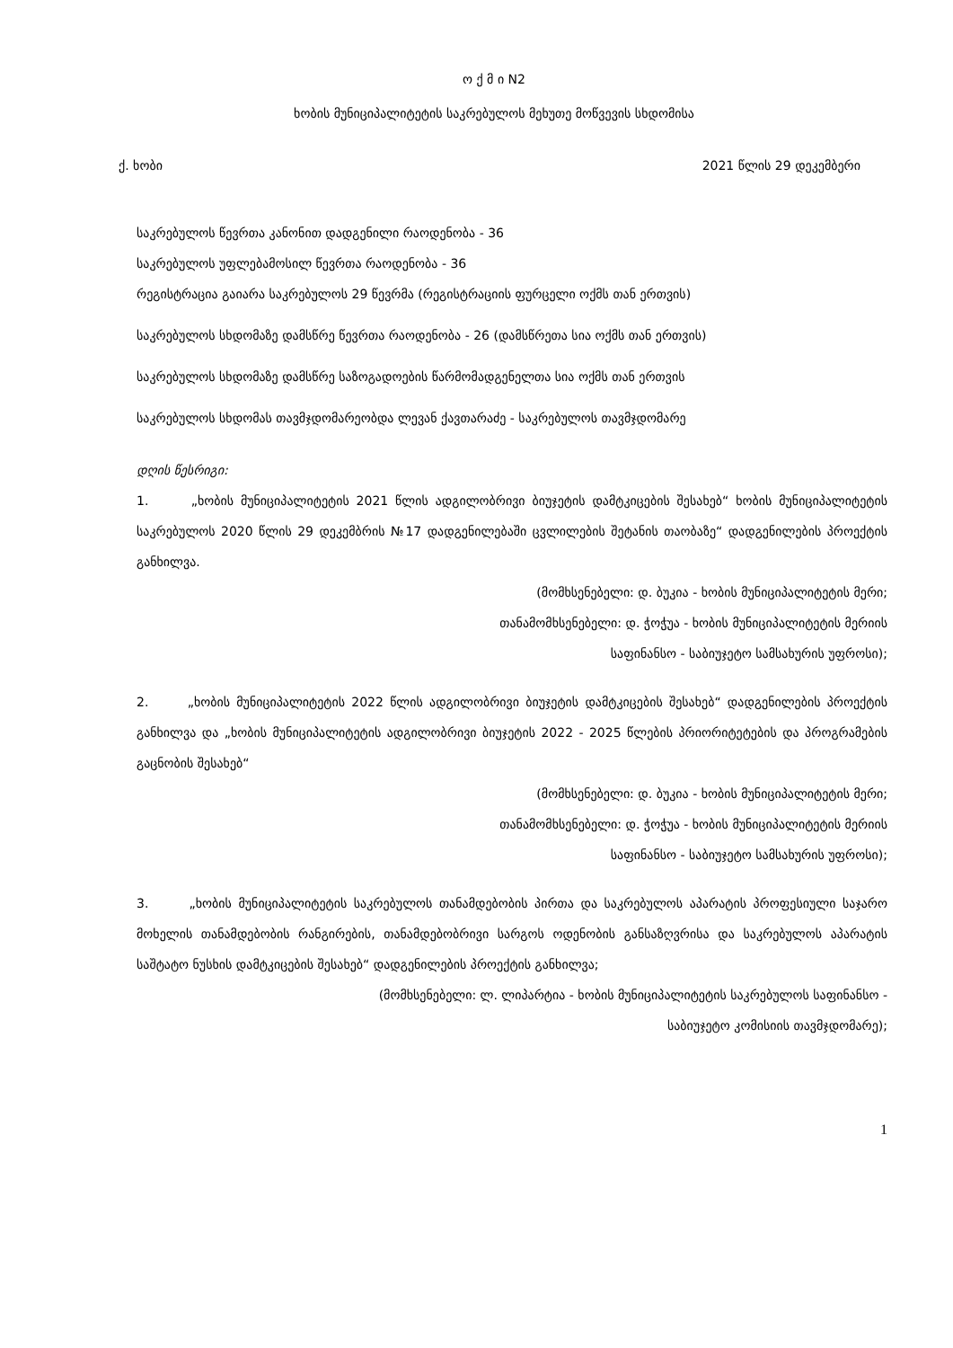ო ქ მ ი N2
ხობის მუნიციპალიტეტის საკრებულოს მეხუთე მოწვევის სხდომისა
ქ. ხობი 2021 წლის 29 დეკემბერი
საკრებულოს წევრთა კანონით დადგენილი რაოდენობა - 36
საკრებულოს უფლებამოსილ წევრთა რაოდენობა - 36
რეგისტრაცია გაიარა საკრებულოს 29 წევრმა (რეგისტრაციის ფურცელი ოქმს თან ერთვის)
საკრებულოს სხდომაზე დამსწრე წევრთა რაოდენობა - 26 (დამსწრეთა სია ოქმს თან ერთვის)
საკრებულოს სხდომაზე დამსწრე საზოგადოების წარმომადგენელთა სია ოქმს თან ერთვის
საკრებულოს სხდომას თავმჯდომარეობდა ლევან ქავთარაძე - საკრებულოს თავმჯდომარე
დღის წესრიგი:
1. „ხობის მუნიციპალიტეტის 2021 წლის ადგილობრივი ბიუჯეტის დამტკიცების შესახებ“ ხობის მუნიციპალიტეტის საკრებულოს 2020 წლის 29 დეკემბრის №17 დადგენილებაში ცვლილების შეტანის თაობაზე“ დადგენილების პროექტის განხილვა.
(მომხსენებელი: დ. ბუკია - ხობის მუნიციპალიტეტის მერი;
თანამომხსენებელი: დ. ჭოჭუა - ხობის მუნიციპალიტეტის მერიის
საფინანსო - საბიუჯეტო სამსახურის უფროსი);
2. „ხობის მუნიციპალიტეტის 2022 წლის ადგილობრივი ბიუჯეტის დამტკიცების შესახებ“ დადგენილების პროექტის განხილვა და „ხობის მუნიციპალიტეტის ადგილობრივი ბიუჯეტის 2022 - 2025 წლების პრიორიტეტების და პროგრამების გაცნობის შესახებ“
(მომხსენებელი: დ. ბუკია - ხობის მუნიციპალიტეტის მერი;
თანამომხსენებელი: დ. ჭოჭუა - ხობის მუნიციპალიტეტის მერიის
საფინანსო - საბიუჯეტო სამსახურის უფროსი);
3. „ხობის მუნიციპალიტეტის საკრებულოს თანამდებობის პირთა და საკრებულოს აპარატის პროფესიული საჯარო მოხელის თანამდებობის რანგირების, თანამდებობრივი სარგოს ოდენობის განსაზღვრისა და საკრებულოს აპარატის საშტატო ნუსხის დამტკიცების შესახებ“ დადგენილების პროექტის განხილვა;
(მომხსენებელი: ლ. ლიპარტია - ხობის მუნიციპალიტეტის საკრებულოს საფინანსო -
საბიუჯეტო კომისიის თავმჯდომარე);
1